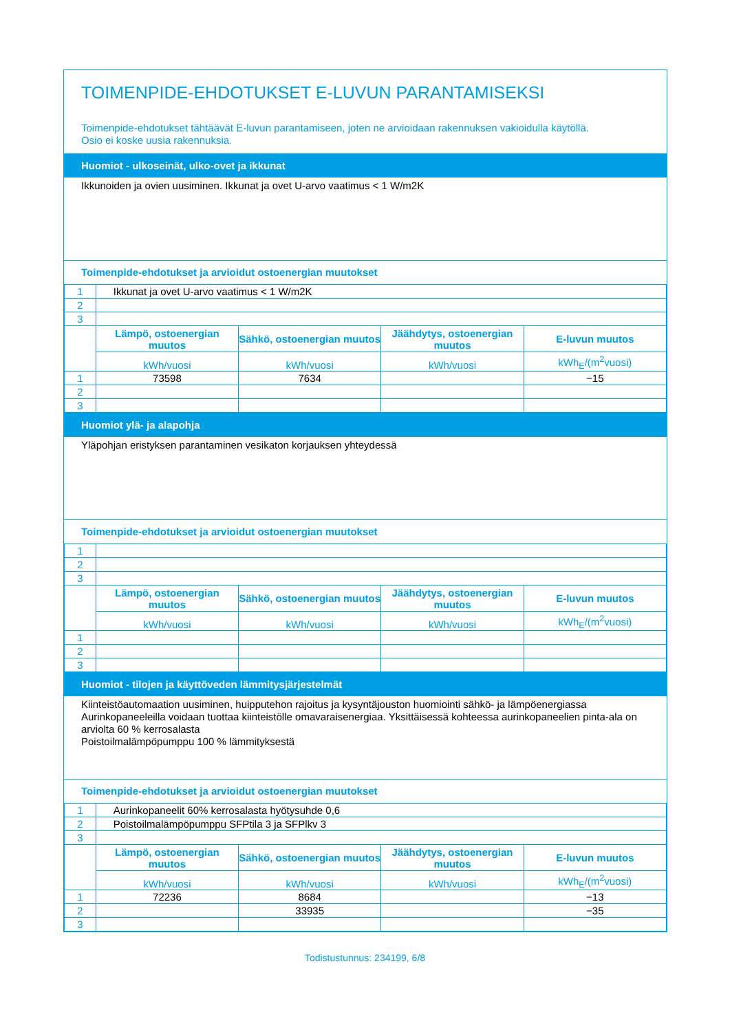TOIMENPIDE-EHDOTUKSET E-LUVUN PARANTAMISEKSI
Toimenpide-ehdotukset tähtäävät E-luvun parantamiseen, joten ne arvioidaan rakennuksen vakioidulla käytöllä.
Osio ei koske uusia rakennuksia.
Huomiot - ulkoseinät, ulko-ovet ja ikkunat
Ikkunoiden ja ovien uusiminen. Ikkunat ja ovet U-arvo vaatimus < 1 W/m2K
Toimenpide-ehdotukset ja arvioidut ostoenergian muutokset
| 1 | Ikkunat ja ovet U-arvo vaatimus < 1 W/m2K | | | |
| 2 | | | | |
| 3 | | | | |
| | Lämpö, ostoenergian muutos | Sähkö, ostoenergian muutos | Jäähdytys, ostoenergian muutos | E-luvun muutos |
| | kWh/vuosi | kWh/vuosi | kWh/vuosi | kWh<sub>E</sub>/(m<sup>2</sup>vuosi) |
| 1 | 73598 | 7634 | | −15 |
| 2 | | | | |
| 3 | | | | |
Huomiot ylä- ja alapohja
Yläpohjan eristyksen parantaminen vesikaton korjauksen yhteydessä
Toimenpide-ehdotukset ja arvioidut ostoenergian muutokset
| 1 | | | | |
| 2 | | | | |
| 3 | | | | |
| | Lämpö, ostoenergian muutos | Sähkö, ostoenergian muutos | Jäähdytys, ostoenergian muutos | E-luvun muutos |
| | kWh/vuosi | kWh/vuosi | kWh/vuosi | kWh<sub>E</sub>/(m<sup>2</sup>vuosi) |
| 1 | | | | |
| 2 | | | | |
| 3 | | | | |
Huomiot - tilojen ja käyttöveden lämmitysjärjestelmät
Kiinteistöautomaation uusiminen, huipputehon rajoitus ja kysyntäjouston huomiointi sähkö- ja lämpöenergiassa
Aurinkopaneeleilla voidaan tuottaa kiinteistölle omavaraisenergiaa. Yksittäisessä kohteessa aurinkopaneelien pinta-ala on arviolta 60 % kerrosalasta
Poistoilmalämpöpumppu 100 % lämmityksestä
Toimenpide-ehdotukset ja arvioidut ostoenergian muutokset
| 1 | Aurinkopaneelit 60% kerrosalasta hyötysuhde 0,6 | | | |
| 2 | Poistoilmalämpöpumppu SFPtila 3 ja SFPlkv 3 | | | |
| 3 | | | | |
| | Lämpö, ostoenergian muutos | Sähkö, ostoenergian muutos | Jäähdytys, ostoenergian muutos | E-luvun muutos |
| | kWh/vuosi | kWh/vuosi | kWh/vuosi | kWh<sub>E</sub>/(m<sup>2</sup>vuosi) |
| 1 | 72236 | 8684 | | −13 |
| 2 | | 33935 | | −35 |
| 3 | | | | |
Todistustunnus: 234199, 6/8